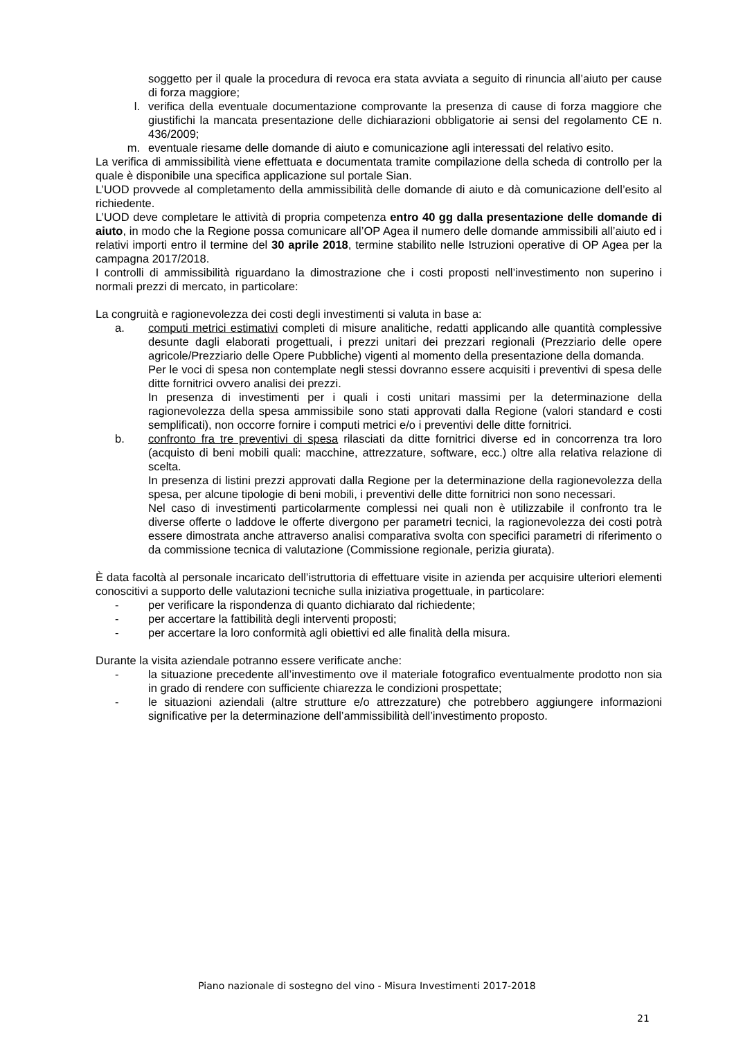soggetto per il quale la procedura di revoca era stata avviata a seguito di rinuncia all’aiuto per cause di forza maggiore;
l. verifica della eventuale documentazione comprovante la presenza di cause di forza maggiore che giustifichi la mancata presentazione delle dichiarazioni obbligatorie ai sensi del regolamento CE n. 436/2009;
m. eventuale riesame delle domande di aiuto e comunicazione agli interessati del relativo esito.
La verifica di ammissibilità viene effettuata e documentata tramite compilazione della scheda di controllo per la quale è disponibile una specifica applicazione sul portale Sian.
L’UOD provvede al completamento della ammissibilità delle domande di aiuto e dà comunicazione dell’esito al richiedente.
L’UOD deve completare le attività di propria competenza entro 40 gg dalla presentazione delle domande di aiuto, in modo che la Regione possa comunicare all’OP Agea il numero delle domande ammissibili all’aiuto ed i relativi importi entro il termine del 30 aprile 2018, termine stabilito nelle Istruzioni operative di OP Agea per la campagna 2017/2018.
I controlli di ammissibilità riguardano la dimostrazione che i costi proposti nell’investimento non superino i normali prezzi di mercato, in particolare:
La congruità e ragionevolezza dei costi degli investimenti si valuta in base a:
a. computi metrici estimativi completi di misure analitiche, redatti applicando alle quantità complessive desunte dagli elaborati progettuali, i prezzi unitari dei prezzari regionali (Prezziario delle opere agricole/Prezziario delle Opere Pubbliche) vigenti al momento della presentazione della domanda.
Per le voci di spesa non contemplate negli stessi dovranno essere acquisiti i preventivi di spesa delle ditte fornitrici ovvero analisi dei prezzi.
In presenza di investimenti per i quali i costi unitari massimi per la determinazione della ragionevolezza della spesa ammissibile sono stati approvati dalla Regione (valori standard e costi semplificati), non occorre fornire i computi metrici e/o i preventivi delle ditte fornitrici.
b. confronto fra tre preventivi di spesa rilasciati da ditte fornitrici diverse ed in concorrenza tra loro (acquisto di beni mobili quali: macchine, attrezzature, software, ecc.) oltre alla relativa relazione di scelta.
In presenza di listini prezzi approvati dalla Regione per la determinazione della ragionevolezza della spesa, per alcune tipologie di beni mobili, i preventivi delle ditte fornitrici non sono necessari.
Nel caso di investimenti particolarmente complessi nei quali non è utilizzabile il confronto tra le diverse offerte o laddove le offerte divergono per parametri tecnici, la ragionevolezza dei costi potrà essere dimostrata anche attraverso analisi comparativa svolta con specifici parametri di riferimento o da commissione tecnica di valutazione (Commissione regionale, perizia giurata).
È data facoltà al personale incaricato dell’istruttoria di effettuare visite in azienda per acquisire ulteriori elementi conoscitivi a supporto delle valutazioni tecniche sulla iniziativa progettuale, in particolare:
- per verificare la rispondenza di quanto dichiarato dal richiedente;
- per accertare la fattibilità degli interventi proposti;
- per accertare la loro conformità agli obiettivi ed alle finalità della misura.
Durante la visita aziendale potranno essere verificate anche:
- la situazione precedente all’investimento ove il materiale fotografico eventualmente prodotto non sia in grado di rendere con sufficiente chiarezza le condizioni prospettate;
- le situazioni aziendali (altre strutture e/o attrezzature) che potrebbero aggiungere informazioni significative per la determinazione dell’ammissibilità dell’investimento proposto.
Piano nazionale di sostegno del vino - Misura Investimenti 2017-2018
21